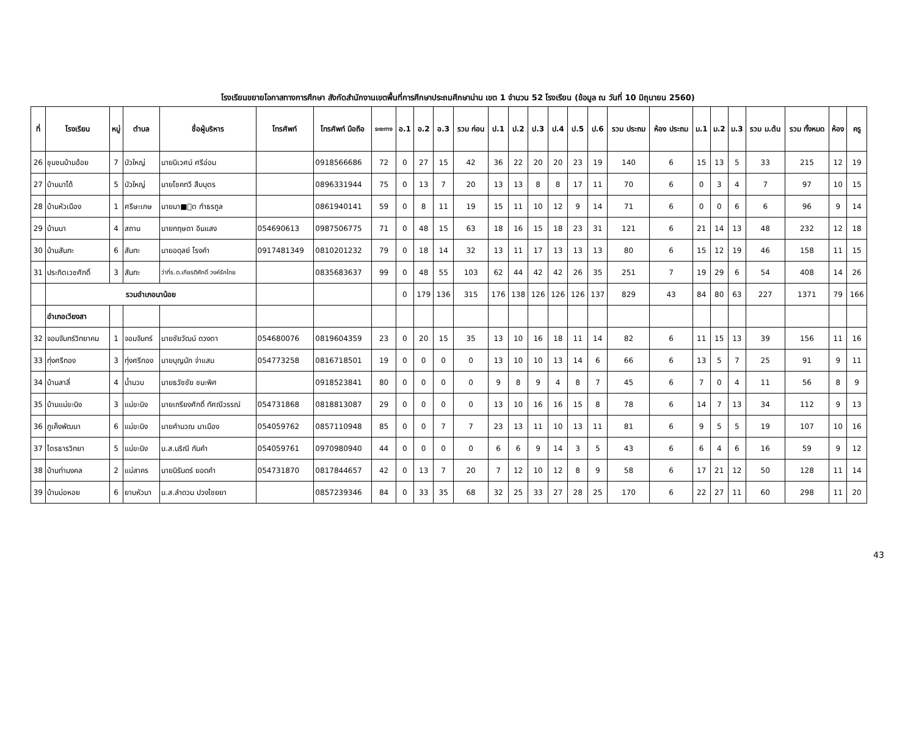โรงเรียนขยายโอกาสทางการศึกษา สังกัดสำนักงานเขตพื้นที่การศึกษาประถมศึกษาน่าน เขต 1 จำนวน 52 โรงเรียน (ข้อมูล ณ วันที่ 10 มิถุนายน 2560)
| ที่ | โรงเรียน | หมู่ | ตำบล | ชื่อผู้บริหาร | โทรศัพท์ | โทรศัพท์ มือถือ | ระยะทาง | อ.1 | อ.2 | อ.3 | รวม ก่อน | ป.1 | ป.2 | ป.3 | ป.4 | ป.5 | ป.6 | รวม ประถม | ห้อง ประถม | ม.1 | ม.2 | ม.3 | รวม ม.ต้น | รวม ทั้งหมด | ห้อง | ครู |
| --- | --- | --- | --- | --- | --- | --- | --- | --- | --- | --- | --- | --- | --- | --- | --- | --- | --- | --- | --- | --- | --- | --- | --- | --- | --- | --- |
| 26 | ชุมชนบ้านอ้อย | 7 | บัวใหญ่ | นายนิเวศน์ ศรีอ่อน | | 0918566686 | 72 | 0 | 27 | 15 | 42 | 36 | 22 | 20 | 20 | 23 | 19 | 140 | 6 | 15 | 13 | 5 | 33 | 215 | 12 | 19 |
| 27 | บ้านนาได้ | 5 | บัวใหญ่ | นายโชคทวี สืบบุตร | | 0896331944 | 75 | 0 | 13 | 7 | 20 | 13 | 13 | 8 | 8 | 17 | 11 | 70 | 6 | 0 | 3 | 4 | 7 | 97 | 10 | 15 |
| 28 | บ้านหัวเมือง | 1 | ศรีษะเกษ | นายมา■ุต กำธรกูล | | 0861940141 | 59 | 0 | 8 | 11 | 19 | 15 | 11 | 10 | 12 | 9 | 14 | 71 | 6 | 0 | 0 | 6 | 6 | 96 | 9 | 14 |
| 29 | บ้านนา | 4 | สถาน | นายกฤษดา อินแสง | 054690613 | 0987506775 | 71 | 0 | 48 | 15 | 63 | 18 | 16 | 15 | 18 | 23 | 31 | 121 | 6 | 21 | 14 | 13 | 48 | 232 | 12 | 18 |
| 30 | บ้านสันทะ | 6 | สันทะ | นายอดุลย์ โรงคำ | 0917481349 | 0810201232 | 79 | 0 | 18 | 14 | 32 | 13 | 11 | 17 | 13 | 13 | 13 | 80 | 6 | 15 | 12 | 19 | 46 | 158 | 11 | 15 |
| 31 | ประกิตเวชศักดิ์ | 3 | สันทะ | ว่าที่ร.ต.เกียรติศักดิ์ วงค์รักไทย | | 0835683637 | 99 | 0 | 48 | 55 | 103 | 62 | 44 | 42 | 42 | 26 | 35 | 251 | 7 | 19 | 29 | 6 | 54 | 408 | 14 | 26 |
| | รวมอำเภอนาน้อย | | | | | | | 0 | 179 | 136 | 315 | 176 | 138 | 126 | 126 | 126 | 137 | 829 | 43 | 84 | 80 | 63 | 227 | 1371 | 79 | 166 |
| | อำเภอเวียงสา | | | | | | | | | | | | | | | | | | | | | | | | | |
| 32 | จอมจันทร์วิทยาคม | 1 | จอมจันทร์ | นายชัยวัฒน์ ดวงตา | 054680076 | 0819604359 | 23 | 0 | 20 | 15 | 35 | 13 | 10 | 16 | 18 | 11 | 14 | 82 | 6 | 11 | 15 | 13 | 39 | 156 | 11 | 16 |
| 33 | ทุ่งศรีทอง | 3 | ทุ่งศรีทอง | นายบุญนัก จ่าแสน | 054773258 | 0816718501 | 19 | 0 | 0 | 0 | 0 | 13 | 10 | 10 | 13 | 14 | 6 | 66 | 6 | 13 | 5 | 7 | 25 | 91 | 9 | 11 |
| 34 | บ้านสาลี่ | 4 | น้ำมวบ | นายธวัชชัย ชนะพิศ | | 0918523841 | 80 | 0 | 0 | 0 | 0 | 9 | 8 | 9 | 4 | 8 | 7 | 45 | 6 | 7 | 0 | 4 | 11 | 56 | 8 | 9 |
| 35 | บ้านแม่ขะนิง | 3 | แม่ขะนิง | นายเกรียงศักดิ์ ทัศณีวรรณ์ | 054731868 | 0818813087 | 29 | 0 | 0 | 0 | 0 | 13 | 10 | 16 | 16 | 15 | 8 | 78 | 6 | 14 | 7 | 13 | 34 | 112 | 9 | 13 |
| 36 | ภูเค็งพัฒนา | 6 | แม่ขะนิง | นายคำนวณ มาเมือง | 054059762 | 0857110948 | 85 | 0 | 0 | 7 | 7 | 23 | 13 | 11 | 10 | 13 | 11 | 81 | 6 | 9 | 5 | 5 | 19 | 107 | 10 | 16 |
| 37 | ไตรธารวิทยา | 5 | แม่ขะนิง | น.ส.นริณี กันคำ | 054059761 | 0970980940 | 44 | 0 | 0 | 0 | 0 | 6 | 6 | 9 | 14 | 3 | 5 | 43 | 6 | 6 | 4 | 6 | 16 | 59 | 9 | 12 |
| 38 | บ้านท่ามงคล | 2 | แม่สาคร | นายนิรันดร์ ยอดคำ | 054731870 | 0817844657 | 42 | 0 | 13 | 7 | 20 | 7 | 12 | 10 | 12 | 8 | 9 | 58 | 6 | 17 | 21 | 12 | 50 | 128 | 11 | 14 |
| 39 | บ้านบ่อหอย | 6 | ยาบหัวนา | น.ส.ลำดวน ปวงไชยยา | | 0857239346 | 84 | 0 | 33 | 35 | 68 | 32 | 25 | 33 | 27 | 28 | 25 | 170 | 6 | 22 | 27 | 11 | 60 | 298 | 11 | 20 |
43